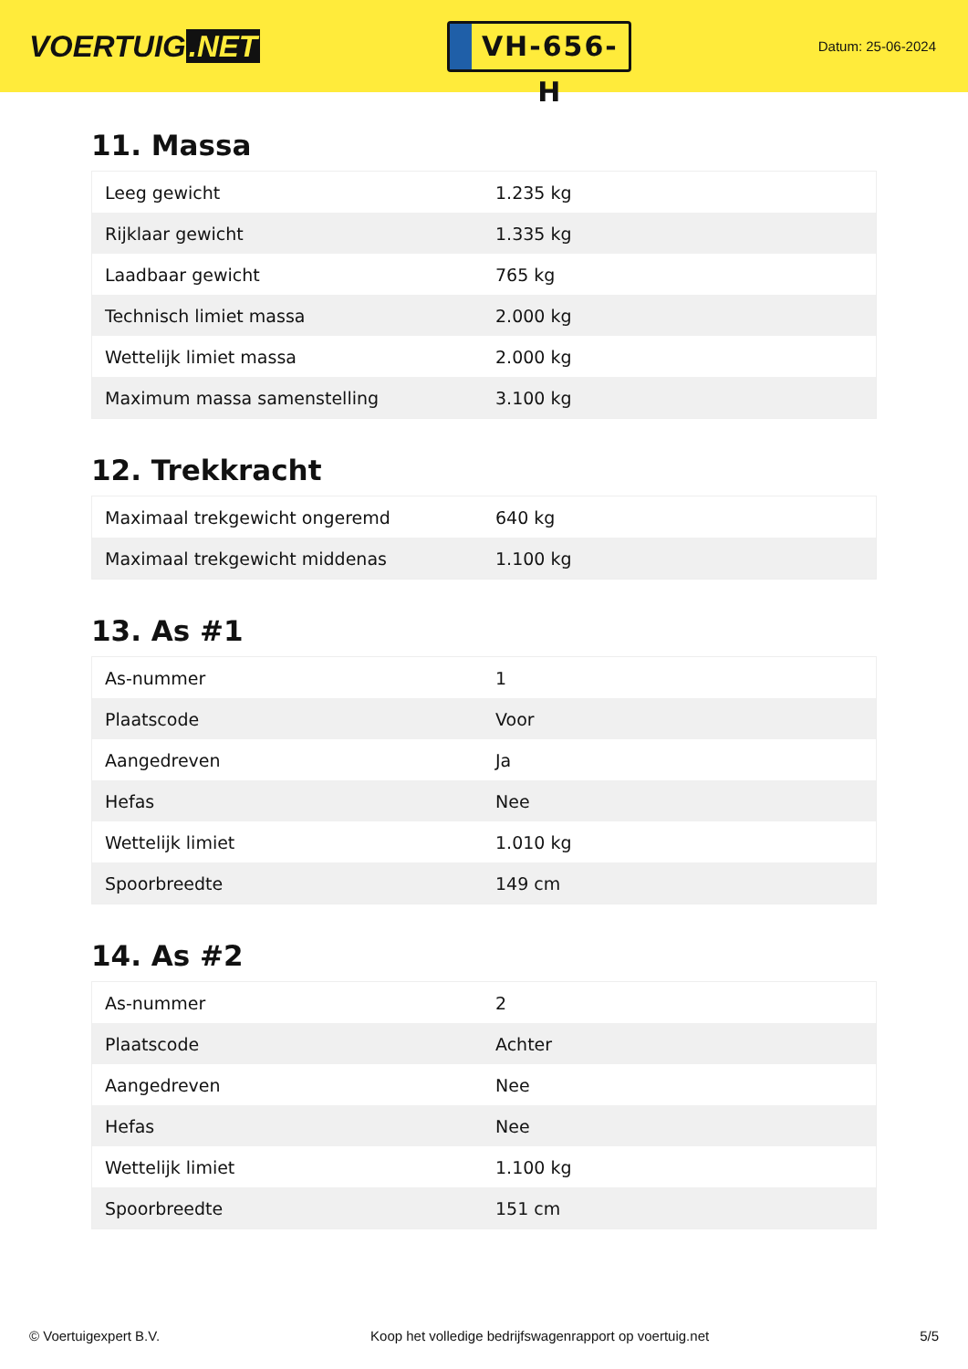VOERTUIG.NET
VH-656-H
Datum: 25-06-2024
11. Massa
| Leeg gewicht | 1.235 kg |
| Rijklaar gewicht | 1.335 kg |
| Laadbaar gewicht | 765 kg |
| Technisch limiet massa | 2.000 kg |
| Wettelijk limiet massa | 2.000 kg |
| Maximum massa samenstelling | 3.100 kg |
12. Trekkracht
| Maximaal trekgewicht ongeremd | 640 kg |
| Maximaal trekgewicht middenas | 1.100 kg |
13. As #1
| As-nummer | 1 |
| Plaatscode | Voor |
| Aangedreven | Ja |
| Hefas | Nee |
| Wettelijk limiet | 1.010 kg |
| Spoorbreedte | 149 cm |
14. As #2
| As-nummer | 2 |
| Plaatscode | Achter |
| Aangedreven | Nee |
| Hefas | Nee |
| Wettelijk limiet | 1.100 kg |
| Spoorbreedte | 151 cm |
© Voertuigexpert B.V. Koop het volledige bedrijfswagenrapport op voertuig.net 5/5